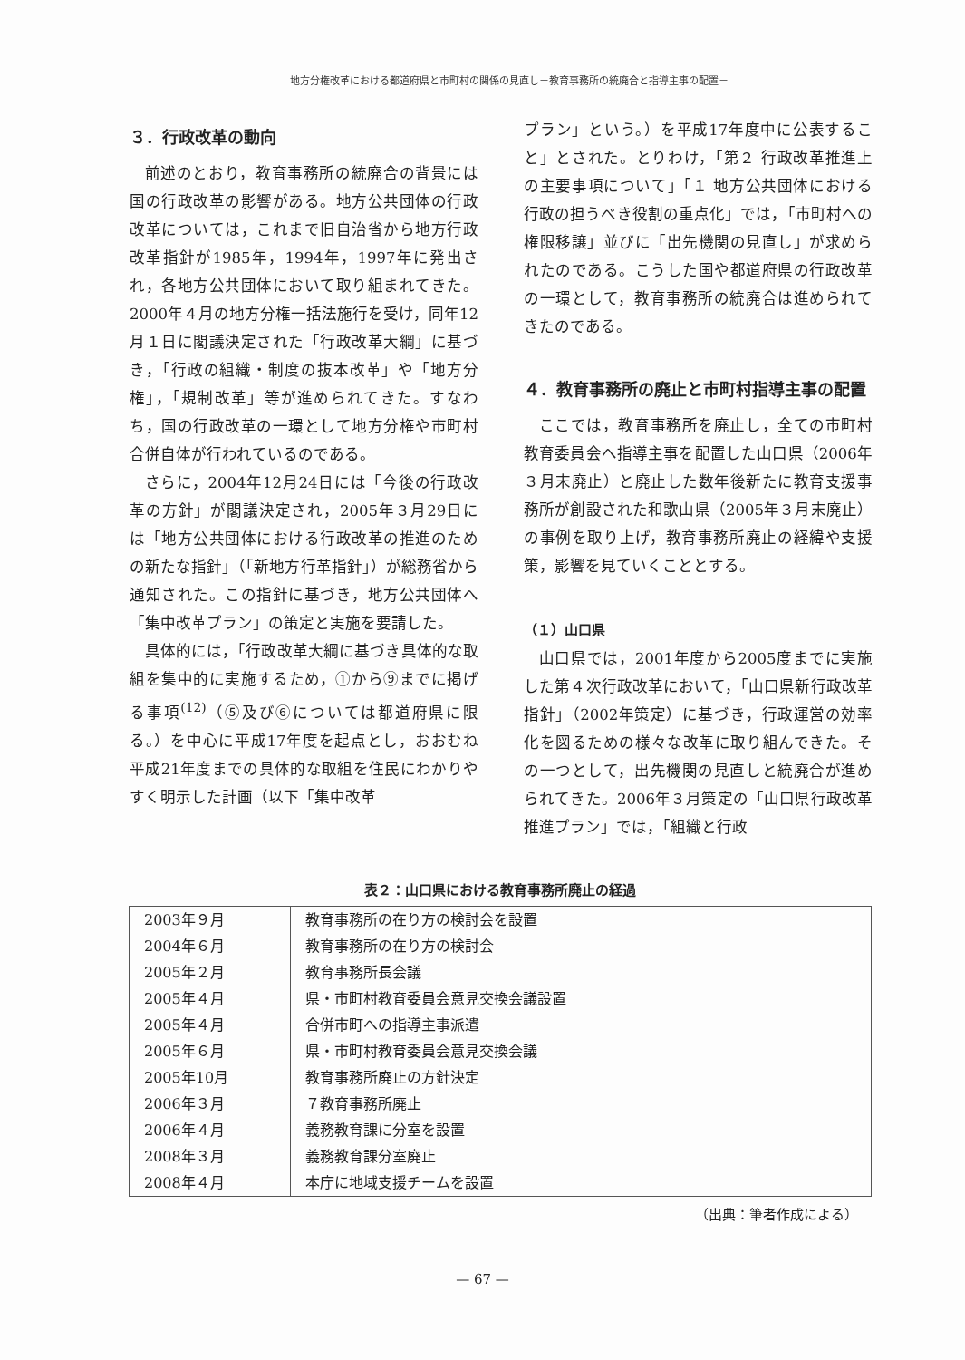地方分権改革における都道府県と市町村の関係の見直し－教育事務所の統廃合と指導主事の配置－
３．行政改革の動向
前述のとおり，教育事務所の統廃合の背景には国の行政改革の影響がある。地方公共団体の行政改革については，これまで旧自治省から地方行政改革指針が1985年，1994年，1997年に発出され，各地方公共団体において取り組まれてきた。2000年４月の地方分権一括法施行を受け，同年12月１日に閣議決定された「行政改革大綱」に基づき，「行政の組織・制度の抜本改革」や「地方分権」，「規制改革」等が進められてきた。すなわち，国の行政改革の一環として地方分権や市町村合併自体が行われているのである。
さらに，2004年12月24日には「今後の行政改革の方針」が閣議決定され，2005年３月29日には「地方公共団体における行政改革の推進のための新たな指針」（「新地方行革指針」）が総務省から通知された。この指針に基づき，地方公共団体へ「集中改革プラン」の策定と実施を要請した。
具体的には，「行政改革大綱に基づき具体的な取組を集中的に実施するため，①から⑨までに掲げる事項<sup>(12)</sup>（⑤及び⑥については都道府県に限る。）を中心に平成17年度を起点とし，おおむね平成21年度までの具体的な取組を住民にわかりやすく明示した計画（以下「集中改革
プラン」という。）を平成17年度中に公表すること」とされた。とりわけ，「第２ 行政改革推進上の主要事項について」「１ 地方公共団体における行政の担うべき役割の重点化」では，「市町村への権限移譲」並びに「出先機関の見直し」が求められたのである。こうした国や都道府県の行政改革の一環として，教育事務所の統廃合は進められてきたのである。
４．教育事務所の廃止と市町村指導主事の配置
ここでは，教育事務所を廃止し，全ての市町村教育委員会へ指導主事を配置した山口県（2006年３月末廃止）と廃止した数年後新たに教育支援事務所が創設された和歌山県（2005年３月末廃止）の事例を取り上げ，教育事務所廃止の経緯や支援策，影響を見ていくこととする。
（１）山口県
山口県では，2001年度から2005度までに実施した第４次行政改革において，「山口県新行政改革指針」（2002年策定）に基づき，行政運営の効率化を図るための様々な改革に取り組んできた。その一つとして，出先機関の見直しと統廃合が進められてきた。2006年３月策定の「山口県行政改革推進プラン」では，「組織と行政
表２：山口県における教育事務所廃止の経過
| 2003年９月 | 教育事務所の在り方の検討会を設置 |
| 2004年６月 | 教育事務所の在り方の検討会 |
| 2005年２月 | 教育事務所長会議 |
| 2005年４月 | 県・市町村教育委員会意見交換会議設置 |
| 2005年４月 | 合併市町への指導主事派遣 |
| 2005年６月 | 県・市町村教育委員会意見交換会議 |
| 2005年10月 | 教育事務所廃止の方針決定 |
| 2006年３月 | ７教育事務所廃止 |
| 2006年４月 | 義務教育課に分室を設置 |
| 2008年３月 | 義務教育課分室廃止 |
| 2008年４月 | 本庁に地域支援チームを設置 |
（出典：筆者作成による）
— 67 —